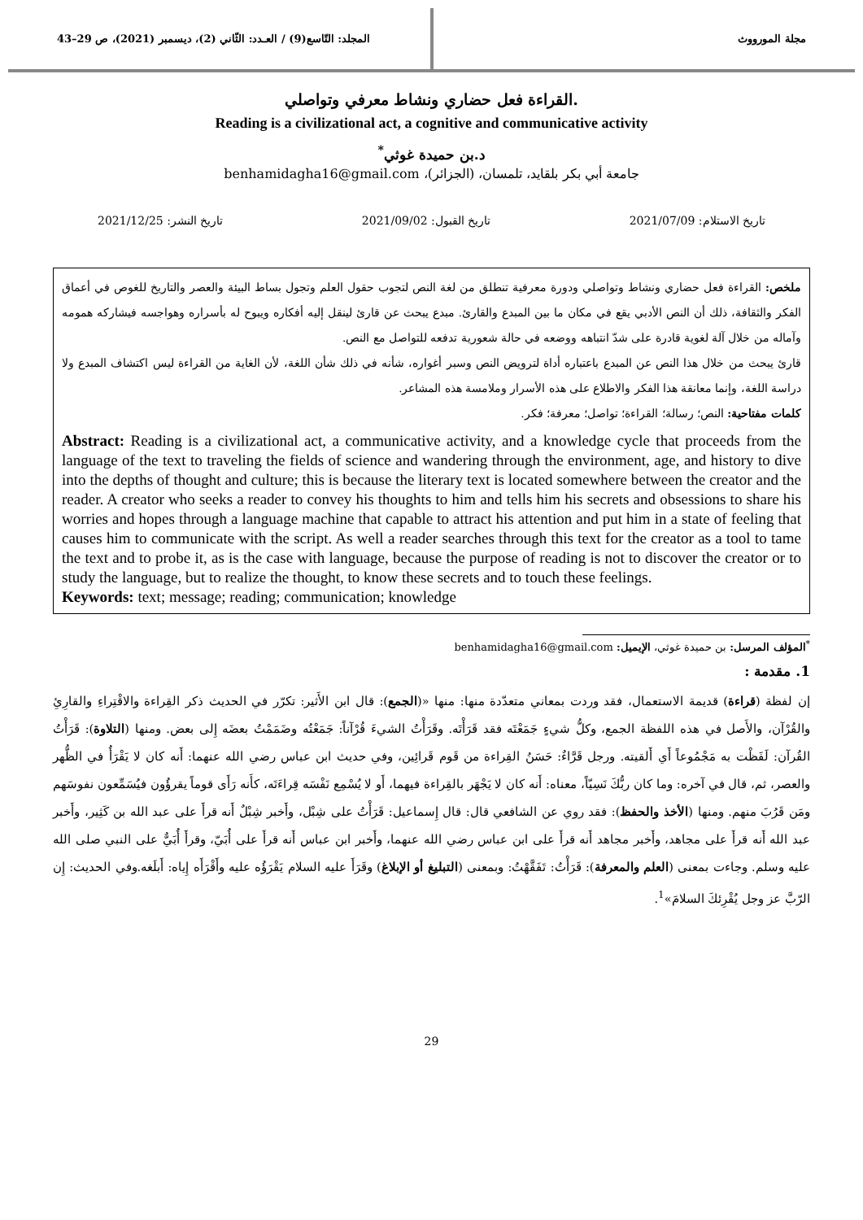مجلة المورووث
المجلد: التّاسع(9) / العـدد: الثّاني (2)، ديسمبر (2021)، ص 29–43
القراءة فعل حضاري ونشاط معرفي وتواصلي.
Reading is a civilizational act, a cognitive and communicative activity
د.بن حميدة غوثي<sup>*</sup>
جامعة أبي بكر بلقايد، تلمسان، (الجزائر)، benhamidagha16@gmail.com
تاريخ الاستلام: 2021/07/09 تاريخ القبول: 2021/09/02 تاريخ النشر: 2021/12/25
ملخص: القراءة فعل حضاري ونشاط وتواصلي ودورة معرفية تنطلق من لغة النص لتجوب حقول العلم وتجول بساط البيئة والعصر والتاريخ للغوص في أعماق الفكر والثقافة، ذلك أن النص الأدبي يقع في مكان ما بين المبدع والقارئ. مبدع يبحث عن قارئ لينقل إليه أفكاره ويبوح له بأسراره وهواجسه فيشاركه همومه وآماله من خلال آلة لغوية قادرة على شدّ انتباهه ووضعه في حالة شعورية تدفعه للتواصل مع النص.
قارئ يبحث من خلال هذا النص عن المبدع باعتباره أداة لترويض النص وسبر أغواره، شأنه في ذلك شأن اللغة، لأن الغاية من القراءة ليس اكتشاف المبدع ولا دراسة اللغة، وإنما معانقة هذا الفكر والاطلاع على هذه الأسرار وملامسة هذه المشاعر.
كلمات مفتاحية: النص؛ رسالة؛ القراءة؛ تواصل؛ معرفة؛ فكر.
Abstract: Reading is a civilizational act, a communicative activity, and a knowledge cycle that proceeds from the language of the text to traveling the fields of science and wandering through the environment, age, and history to dive into the depths of thought and culture; this is because the literary text is located somewhere between the creator and the reader. A creator who seeks a reader to convey his thoughts to him and tells him his secrets and obsessions to share his worries and hopes through a language machine that capable to attract his attention and put him in a state of feeling that causes him to communicate with the script. As well a reader searches through this text for the creator as a tool to tame the text and to probe it, as is the case with language, because the purpose of reading is not to discover the creator or to study the language, but to realize the thought, to know these secrets and to touch these feelings.
Keywords: text; message; reading; communication; knowledge
<sup>*</sup> المؤلف المرسل: بن حميدة غوثي، الإيميل: benhamidagha16@gmail.com
1. مقدمة :
إن لفظة (قراءة) قديمة الاستعمال، فقد وردت بمعاني متعدّدة منها: منها «(الجمع): قال ابن الأَثير: تكرّر في الحديث ذكر القِراءة والاقْتِراءِ والقارِئِ والقُرْآن، والأَصل في هذه اللفظة الجمع، وكلُّ شيءٍ جَمَعْتَه فقد قَرَأْتَه. وقَرَأْتُ الشيءَ قُرْآناً: جَمَعْتُه وضَمَمْتُ بعضَه إِلى بعض. ومنها (التلاوة): قَرَأْتُ القُرآن: لَفَظْت به مَجْمُوعاً أَي أَلقيته. ورجل قَرَّاءٌ: حَسَنُ القِراءة من قَوم قَرائِين، وفي حديث ابن عباس رضي الله عنهما: أَنه كان لا يَقْرَأُ في الظُّهر والعصر، ثم، قال في آخره: وما كان ربُّكَ نَسِيّاً، معناه: أَنه كان لا يَجْهَر بالقِراءة فيهما، أَو لا يُسْمِع نَفْسَه قِراءَتَه، كأَنه رَأَى قوماً يقرؤُون فيُسَمِّعون نفوسَهم ومَن قَرُبَ منهم. ومنها (الأخذ والحفظ): فقد روي عن الشافعي قال: قال إِسماعيل: قَرَأْتُ على شِبْل، وأَخبر شِبْلٌ أَنه قرأَ على عبد الله بن كَثِير، وأَخبر عبد الله أَنه قرأَ على مجاهد، وأَخبر مجاهد أَنه قرأَ على ابن عباس رضي الله عنهما، وأَخبر ابن عباس أَنه قرأَ على أُبَيّ، وقرأَ أُبَيٌّ على النبي صلى الله عليه وسلم. وجاءت بمعنى (العلم والمعرفة): قَرَأْتُ: تَفَقَّهْتُ: وبمعنى (التبليغ أو الإبلاغ) وقَرَأَ عليه السلام يَقْرَؤُه عليه وأَقْرَأَه إِياه: أَبلَغه.وفي الحديث: إِن الرّبَّ عز وجل يُقْرِئكَ السلامَ»<sup>1</sup>.
29